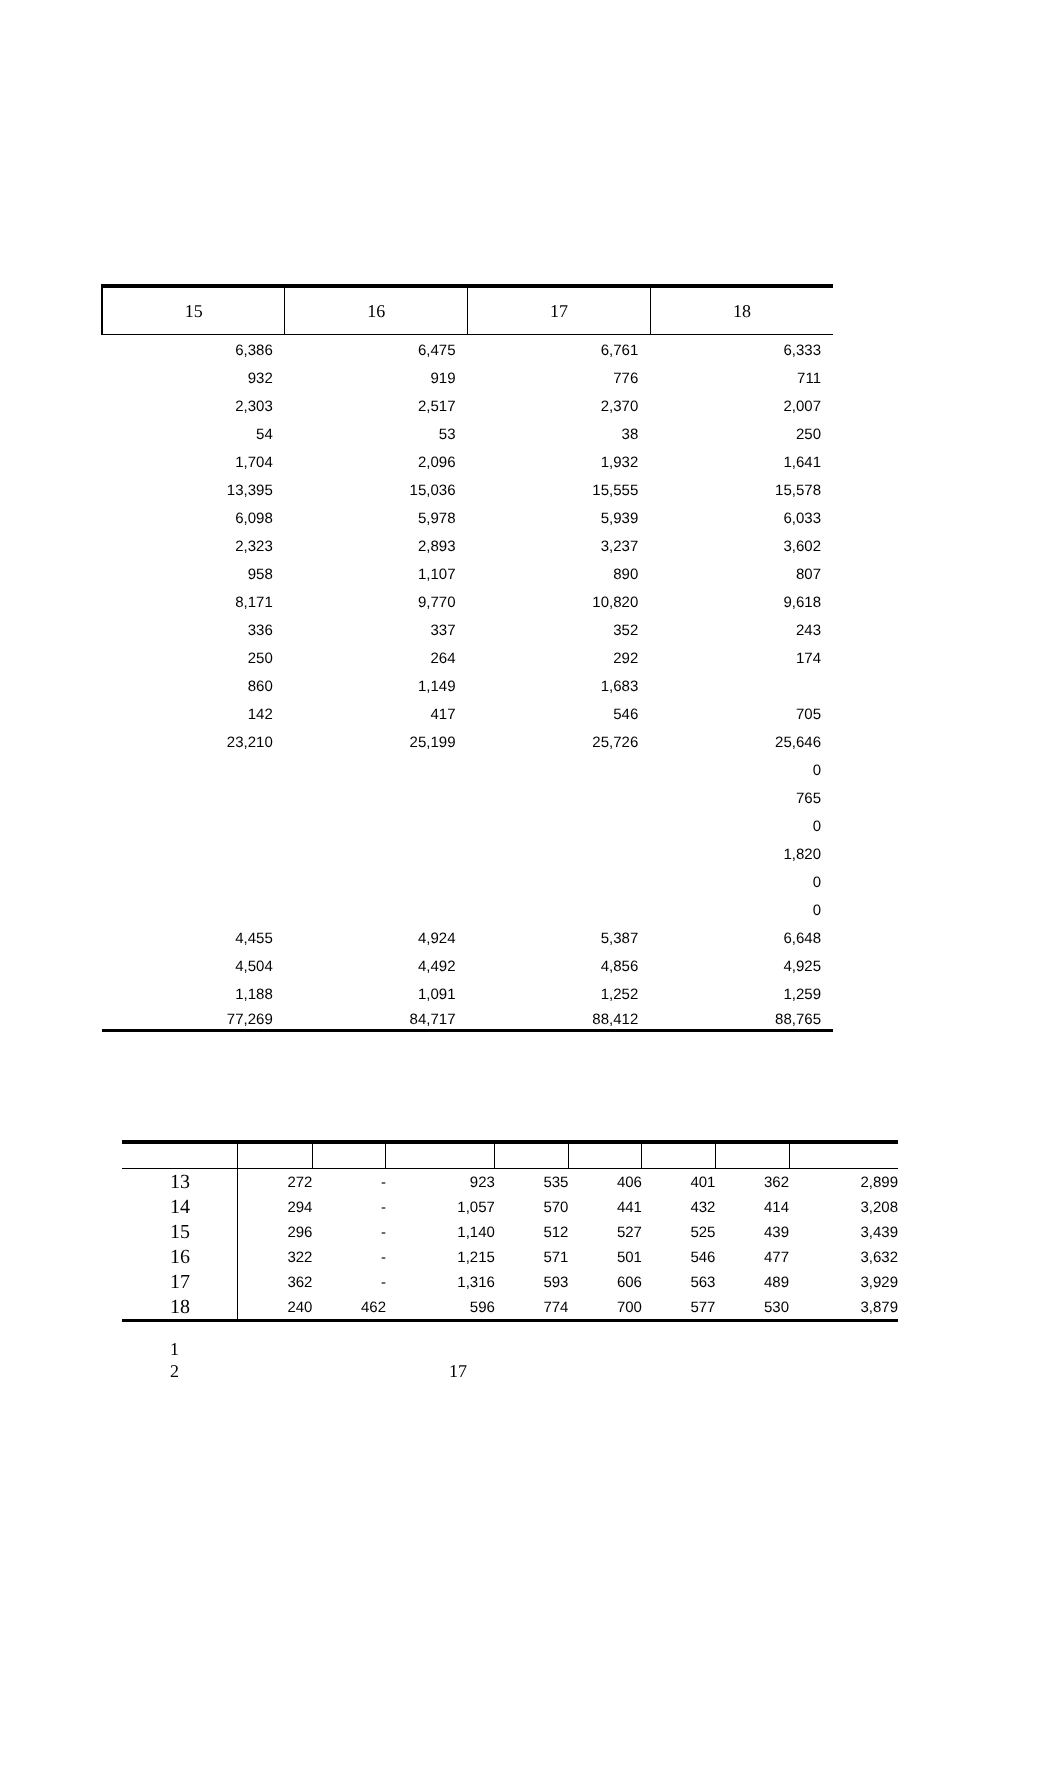| 15 | 16 | 17 | 18 |
| --- | --- | --- | --- |
| 6,386 | 6,475 | 6,761 | 6,333 |
| 932 | 919 | 776 | 711 |
| 2,303 | 2,517 | 2,370 | 2,007 |
| 54 | 53 | 38 | 250 |
| 1,704 | 2,096 | 1,932 | 1,641 |
| 13,395 | 15,036 | 15,555 | 15,578 |
| 6,098 | 5,978 | 5,939 | 6,033 |
| 2,323 | 2,893 | 3,237 | 3,602 |
| 958 | 1,107 | 890 | 807 |
| 8,171 | 9,770 | 10,820 | 9,618 |
| 336 | 337 | 352 | 243 |
| 250 | 264 | 292 | 174 |
| 860 | 1,149 | 1,683 | |
| 142 | 417 | 546 | 705 |
| 23,210 | 25,199 | 25,726 | 25,646 |
| | | | 0 |
| | | | 765 |
| | | | 0 |
| | | | 1,820 |
| | | | 0 |
| | | | 0 |
| 4,455 | 4,924 | 5,387 | 6,648 |
| 4,504 | 4,492 | 4,856 | 4,925 |
| 1,188 | 1,091 | 1,252 | 1,259 |
| 77,269 | 84,717 | 88,412 | 88,765 |
| 13 | 272 | - | 923 | 535 | 406 | 401 | 362 | 2,899 |
| 14 | 294 | - | 1,057 | 570 | 441 | 432 | 414 | 3,208 |
| 15 | 296 | - | 1,140 | 512 | 527 | 525 | 439 | 3,439 |
| 16 | 322 | - | 1,215 | 571 | 501 | 546 | 477 | 3,632 |
| 17 | 362 | - | 1,316 | 593 | 606 | 563 | 489 | 3,929 |
| 18 | 240 | 462 | 596 | 774 | 700 | 577 | 530 | 3,879 |
1
2 17